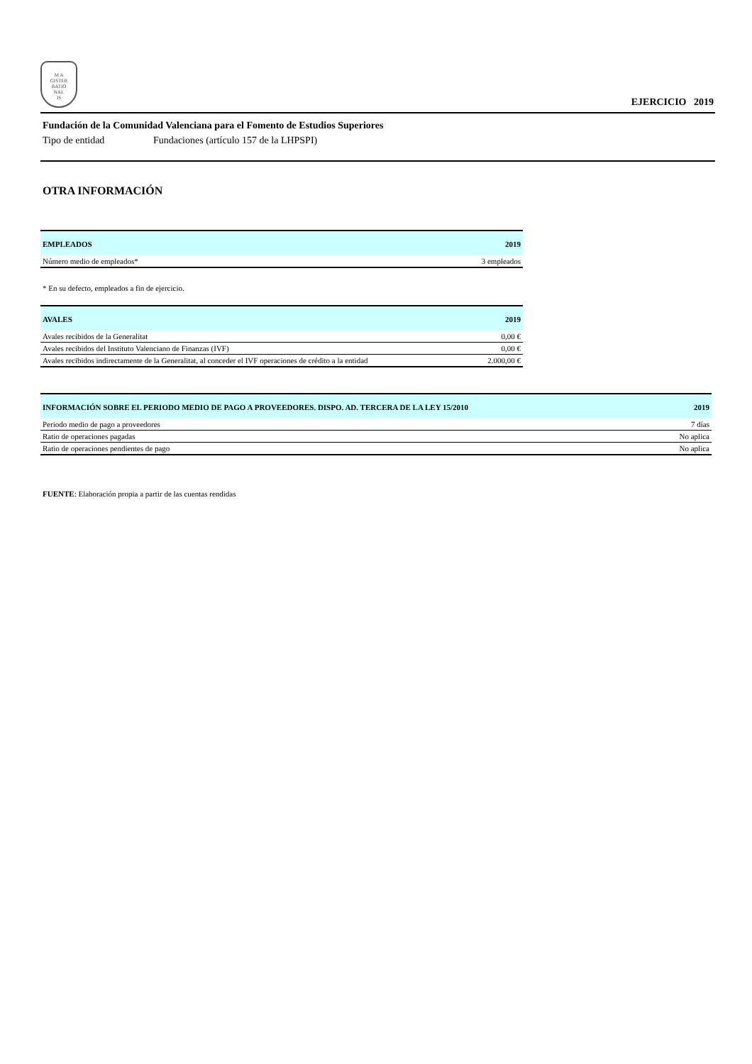M A
GISTER
RATIO
NAL
IS
EJERCICIO 2019
Fundación de la Comunidad Valenciana para el Fomento de Estudios Superiores
Tipo de entidad Fundaciones (artículo 157 de la LHPSPI)
OTRA INFORMACIÓN
| EMPLEADOS | 2019 |
| --- | --- |
| Número medio de empleados* | 3 empleados |
* En su defecto, empleados a fin de ejercicio.
| AVALES | 2019 |
| --- | --- |
| Avales recibidos de la Generalitat | 0,00 € |
| Avales recibidos del Instituto Valenciano de Finanzas (IVF) | 0,00 € |
| Avales recibidos indirectamente de la Generalitat, al conceder el IVF operaciones de crédito a la entidad | 2.000,00 € |
| INFORMACIÓN SOBRE EL PERIODO MEDIO DE PAGO A PROVEEDORES. DISPO. AD. TERCERA DE LA LEY 15/2010 | 2019 |
| --- | --- |
| Periodo medio de pago a proveedores | 7 días |
| Ratio de operaciones pagadas | No aplica |
| Ratio de operaciones pendientes de pago | No aplica |
FUENTE: Elaboración propia a partir de las cuentas rendidas